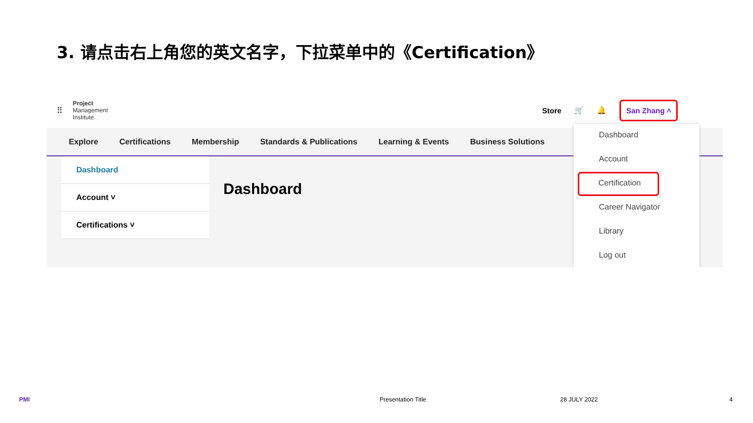3. 请点击右上角您的英文名字，下拉菜单中的《Certification》
⠿
Project
Management
Institute.
Store 🛒 🔔 San Zhang ˄
Explore Certifications Membership Standards & Publications Learning & Events Business Solutions
Dashboard
Account ˅
Certifications ˅
Dashboard
Dashboard
Account
Certification
Career Navigator
Library
Log out
PMI Presentation Title 28 JULY 2022 4